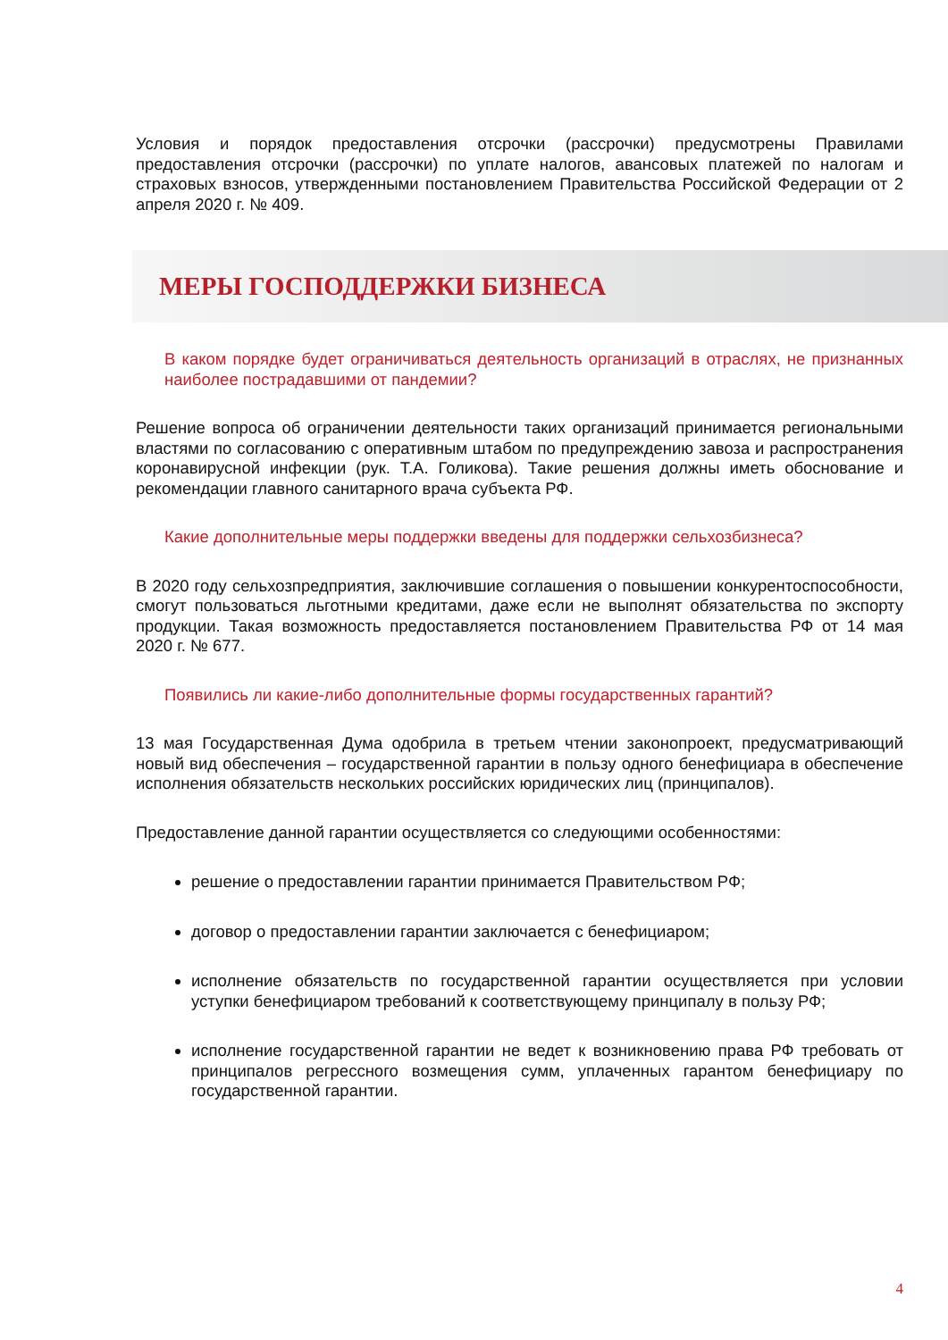Условия и порядок предоставления отсрочки (рассрочки) предусмотрены Правилами предоставления отсрочки (рассрочки) по уплате налогов, авансовых платежей по налогам и страховых взносов, утвержденными постановлением Правительства Российской Федерации от 2 апреля 2020 г. № 409.
МЕРЫ ГОСПОДДЕРЖКИ БИЗНЕСА
В каком порядке будет ограничиваться деятельность организаций в отраслях, не признанных наиболее пострадавшими от пандемии?
Решение вопроса об ограничении деятельности таких организаций принимается региональными властями по согласованию с оперативным штабом по предупреждению завоза и распространения коронавирусной инфекции (рук. Т.А. Голикова). Такие решения должны иметь обоснование и рекомендации главного санитарного врача субъекта РФ.
Какие дополнительные меры поддержки введены для поддержки сельхозбизнеса?
В 2020 году сельхозпредприятия, заключившие соглашения о повышении конкурентоспособности, смогут пользоваться льготными кредитами, даже если не выполнят обязательства по экспорту продукции. Такая возможность предоставляется постановлением Правительства РФ от 14 мая 2020 г. № 677.
Появились ли какие-либо дополнительные формы государственных гарантий?
13 мая Государственная Дума одобрила в третьем чтении законопроект, предусматривающий новый вид обеспечения – государственной гарантии в пользу одного бенефициара в обеспечение исполнения обязательств нескольких российских юридических лиц (принципалов).
Предоставление данной гарантии осуществляется со следующими особенностями:
решение о предоставлении гарантии принимается Правительством РФ;
договор о предоставлении гарантии заключается с бенефициаром;
исполнение обязательств по государственной гарантии осуществляется при условии уступки бенефициаром требований к соответствующему принципалу в пользу РФ;
исполнение государственной гарантии не ведет к возникновению права РФ требовать от принципалов регрессного возмещения сумм, уплаченных гарантом бенефициару по государственной гарантии.
4